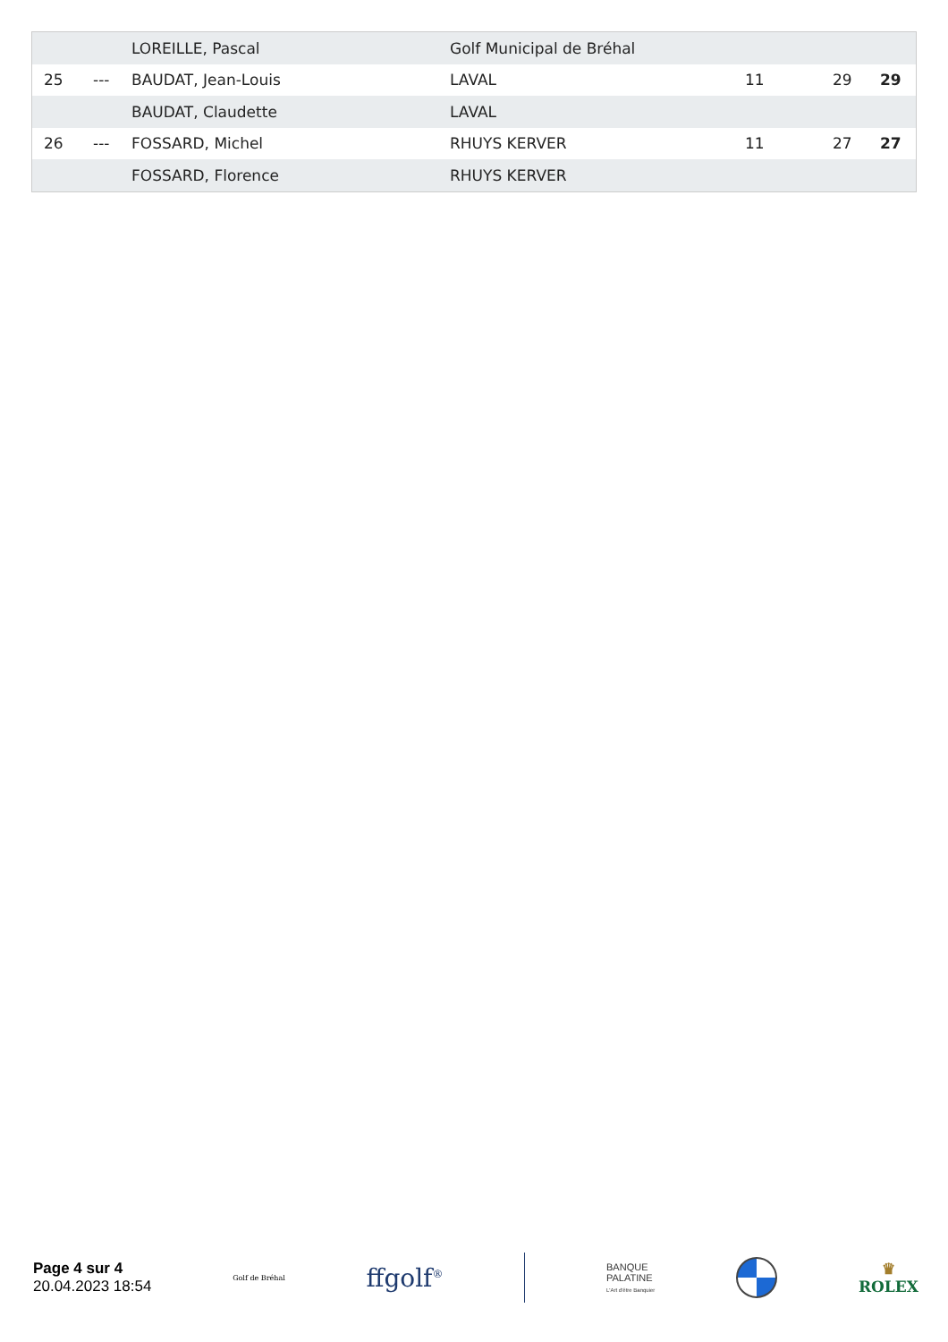| | | LOREILLE, Pascal | Golf Municipal de Bréhal | | | |
| 25 | --- | BAUDAT, Jean-Louis | LAVAL | 11 | 29 | 29 |
| | | BAUDAT, Claudette | LAVAL | | | |
| 26 | --- | FOSSARD, Michel | RHUYS KERVER | 11 | 27 | 27 |
| | | FOSSARD, Florence | RHUYS KERVER | | | |
Page 4 sur 4
20.04.2023 18:54
Golf de Bréhal
ffgolf<sup>®</sup>
BANQUE
PALATINE
L'Art d'être Banquier
♛
ROLEX